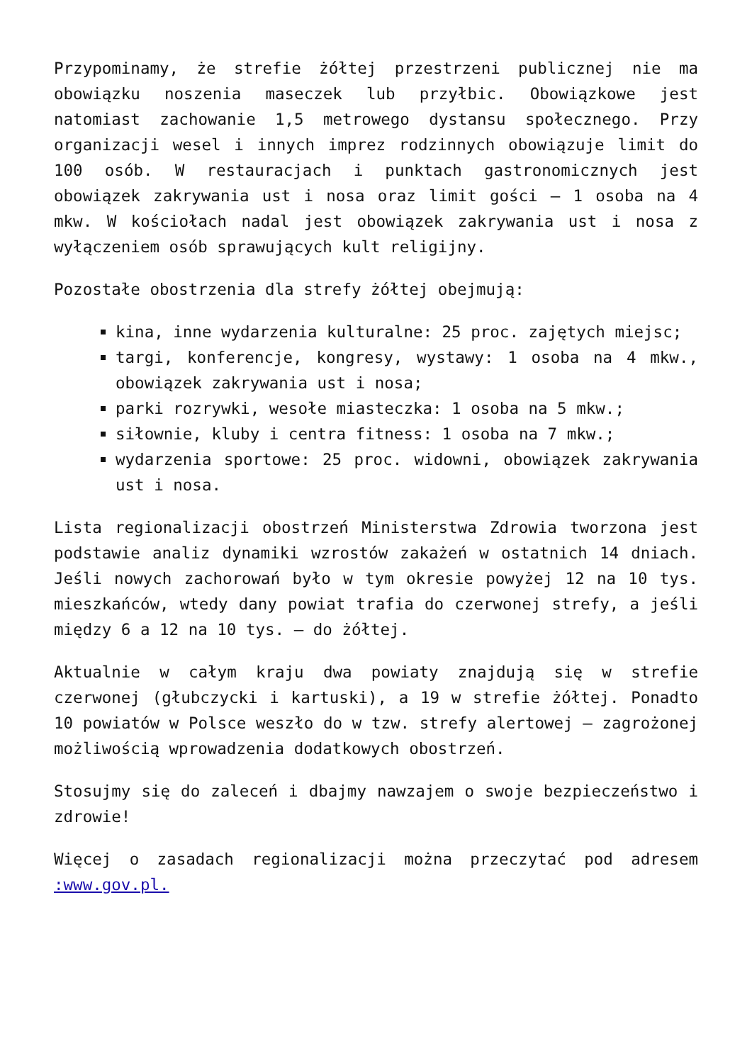Przypominamy, że strefie żółtej przestrzeni publicznej nie ma obowiązku noszenia maseczek lub przyłbic. Obowiązkowe jest natomiast zachowanie 1,5 metrowego dystansu społecznego. Przy organizacji wesel i innych imprez rodzinnych obowiązuje limit do 100 osób. W restauracjach i punktach gastronomicznych jest obowiązek zakrywania ust i nosa oraz limit gości – 1 osoba na 4 mkw. W kościołach nadal jest obowiązek zakrywania ust i nosa z wyłączeniem osób sprawujących kult religijny.
Pozostałe obostrzenia dla strefy żółtej obejmują:
kina, inne wydarzenia kulturalne: 25 proc. zajętych miejsc;
targi, konferencje, kongresy, wystawy: 1 osoba na 4 mkw., obowiązek zakrywania ust i nosa;
parki rozrywki, wesołe miasteczka: 1 osoba na 5 mkw.;
siłownie, kluby i centra fitness: 1 osoba na 7 mkw.;
wydarzenia sportowe: 25 proc. widowni, obowiązek zakrywania ust i nosa.
Lista regionalizacji obostrzeń Ministerstwa Zdrowia tworzona jest podstawie analiz dynamiki wzrostów zakażeń w ostatnich 14 dniach. Jeśli nowych zachorowań było w tym okresie powyżej 12 na 10 tys. mieszkańców, wtedy dany powiat trafia do czerwonej strefy, a jeśli między 6 a 12 na 10 tys. – do żółtej.
Aktualnie w całym kraju dwa powiaty znajdują się w strefie czerwonej (głubczycki i kartuski), a 19 w strefie żółtej. Ponadto 10 powiatów w Polsce weszło do w tzw. strefy alertowej – zagrożonej możliwością wprowadzenia dodatkowych obostrzeń.
Stosujmy się do zaleceń i dbajmy nawzajem o swoje bezpieczeństwo i zdrowie!
Więcej o zasadach regionalizacji można przeczytać pod adresem :www.gov.pl.